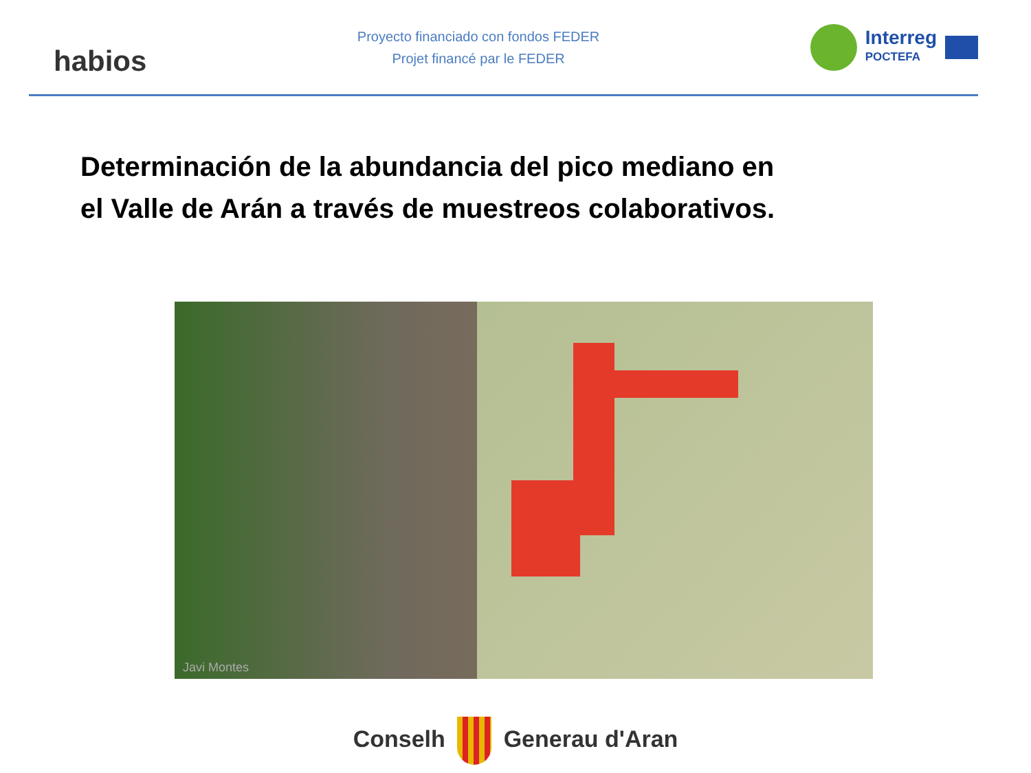habios
Proyecto financiado con fondos FEDER
Projet financé par le FEDER
Interreg
POCTEFA
Determinación de la abundancia del pico mediano en
el Valle de Arán a través de muestreos colaborativos.
Javi Montes
Conselh Generau d'Aran